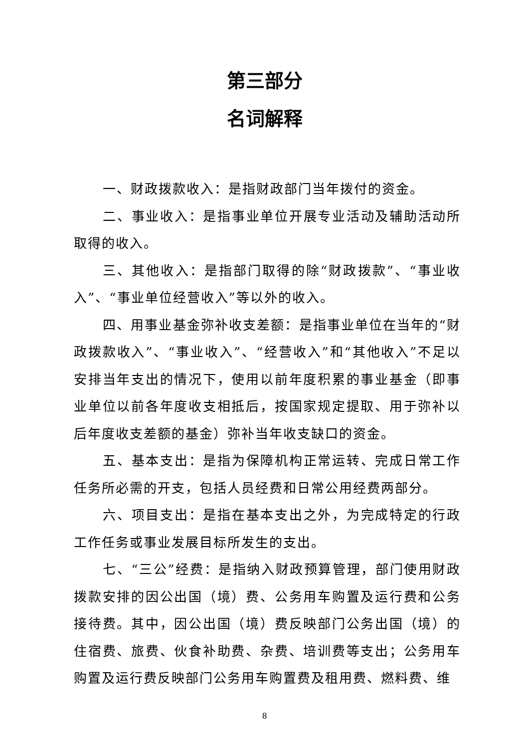第三部分
名词解释
一、财政拨款收入：是指财政部门当年拨付的资金。
二、事业收入：是指事业单位开展专业活动及辅助活动所取得的收入。
三、其他收入：是指部门取得的除“财政拨款”、“事业收入”、“事业单位经营收入”等以外的收入。
四、用事业基金弥补收支差额：是指事业单位在当年的“财政拨款收入”、“事业收入”、“经营收入”和“其他收入”不足以安排当年支出的情况下，使用以前年度积累的事业基金（即事业单位以前各年度收支相抵后，按国家规定提取、用于弥补以后年度收支差额的基金）弥补当年收支缺口的资金。
五、基本支出：是指为保障机构正常运转、完成日常工作任务所必需的开支，包括人员经费和日常公用经费两部分。
六、项目支出：是指在基本支出之外，为完成特定的行政工作任务或事业发展目标所发生的支出。
七、“三公”经费：是指纳入财政预算管理，部门使用财政拨款安排的因公出国（境）费、公务用车购置及运行费和公务接待费。其中，因公出国（境）费反映部门公务出国（境）的住宿费、旅费、伙食补助费、杂费、培训费等支出；公务用车购置及运行费反映部门公务用车购置费及租用费、燃料费、维
8